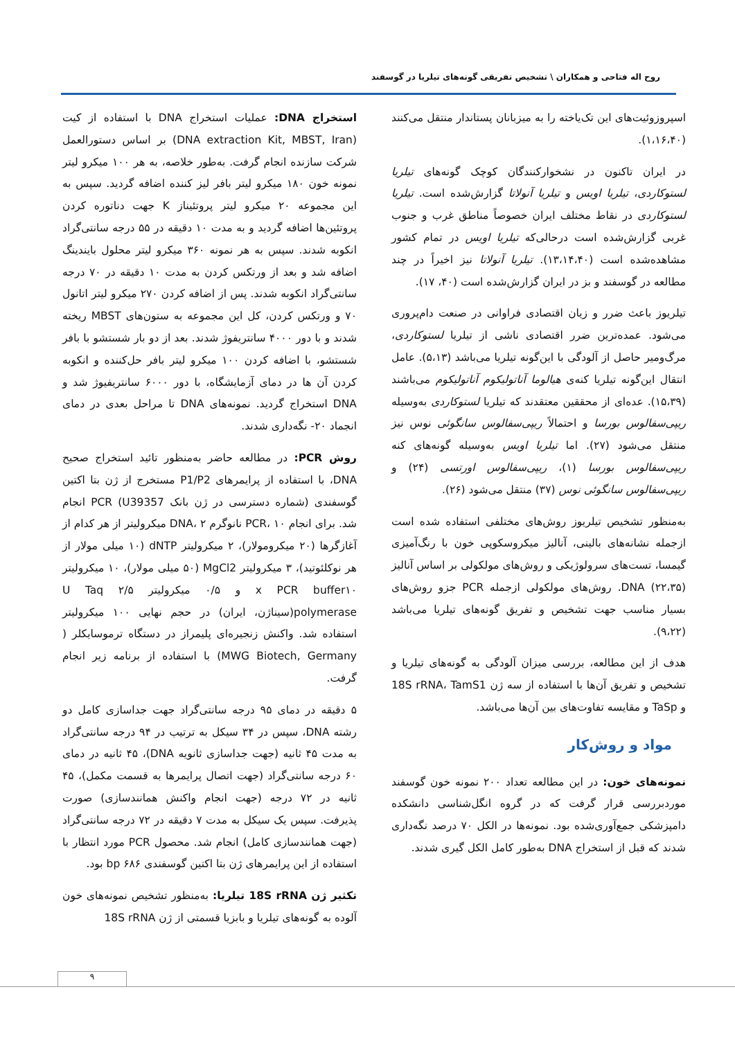روح اله فتاحی و همکاران \ تشخیص تفریقی گونه‌های تیلریا در گوسفند
اسپروزوئیت‌های این تک‌یاخته را به میزبانان پستاندار منتقل می‌کنند (۱،۱۶،۴۰).
در ایران تاکنون در نشخوارکنندگان کوچک گونه‌های تیلریا لستوکاردی، تیلریا اویس و تیلریا آنولاتا گزارش‌شده است. تیلریا لستوکاردی در نقاط مختلف ایران خصوصاً مناطق غرب و جنوب غربی گزارش‌شده است درحالی‌که تیلریا اویس در تمام کشور مشاهده‌شده است (۱۳،۱۴،۴۰). تیلریا آنولاتا نیز اخیراً در چند مطالعه در گوسفند و بز در ایران گزارش‌شده است (۴۰، ۱۷).
تیلریوز باعث ضرر و زیان اقتصادی فراوانی در صنعت دام‌پروری می‌شود. عمده‌ترین ضرر اقتصادی ناشی از تیلریا لستوکاردی، مرگ‌ومیر حاصل از آلودگی با این‌گونه تیلریا می‌باشد (۵،۱۳). عامل انتقال این‌گونه تیلریا کنه‌ی هیالوما آناتولیکوم آناتولیکوم می‌باشند (۱۵،۳۹). عده‌ای از محققین معتقدند که تیلریا لستوکاردی به‌وسیله ریپی‌سفالوس بورسا و احتمالاً ریپی‌سفالوس سانگوئی نوس نیز منتقل می‌شود (۲۷). اما تیلریا اویس به‌وسیله گونه‌های کنه ریپی‌سفالوس بورسا (۱)، ریپی‌سفالوس اورتسی (۲۴) و ریپی‌سفالوس سانگوئی نوس (۳۷) منتقل می‌شود (۲۶).
به‌منظور تشخیص تیلریوز روش‌های مختلفی استفاده شده است ازجمله نشانه‌های بالینی، آنالیز میکروسکوپی خون با رنگ‌آمیزی گیمسا، تست‌های سرولوژیکی و روش‌های مولکولی بر اساس آنالیز DNA (۲۲،۳۵). روش‌های مولکولی ازجمله PCR جزو روش‌های بسیار مناسب جهت تشخیص و تفریق گونه‌های تیلریا می‌باشد (۹،۲۲).
هدف از این مطالعه، بررسی میزان آلودگی به گونه‌های تیلریا و تشخیص و تفریق آن‌ها با استفاده از سه ژن 18S rRNA، TamS1 و TaSp و مقایسه تفاوت‌های بین آن‌ها می‌باشد.
مواد و روش‌کار
نمونه‌های خون: در این مطالعه تعداد ۲۰۰ نمونه خون گوسفند موردبررسی قرار گرفت که در گروه انگل‌شناسی دانشکده دامپزشکی جمع‌آوری‌شده بود. نمونه‌ها در الکل ۷۰ درصد نگه‌داری شدند که قبل از استخراج DNA به‌طور کامل الکل گیری شدند.
استخراج DNA: عملیات استخراج DNA با استفاده از کیت (DNA extraction Kit, MBST, Iran) بر اساس دستورالعمل شرکت سازنده انجام گرفت. به‌طور خلاصه، به هر ۱۰۰ میکرو لیتر نمونه خون ۱۸۰ میکرو لیتر بافر لیز کننده اضافه گردید. سپس به این مجموعه ۲۰ میکرو لیتر پروتئیناز K جهت دناتوره کردن پروتئین‌ها اضافه گردید و به مدت ۱۰ دقیقه در ۵۵ درجه سانتی‌گراد انکوبه شدند. سپس به هر نمونه ۳۶۰ میکرو لیتر محلول بایندینگ اضافه شد و بعد از ورتکس کردن به مدت ۱۰ دقیقه در ۷۰ درجه سانتی‌گراد انکوبه شدند. پس از اضافه کردن ۲۷۰ میکرو لیتر اتانول ۷۰ و ورتکس کردن، کل این مجموعه به ستون‌های MBST ریخته شدند و با دور ۴۰۰۰ سانتریفوژ شدند. بعد از دو بار شستشو با بافر شستشو، با اضافه کردن ۱۰۰ میکرو لیتر بافر حل‌کننده و انکوبه کردن آن ها در دمای آزمایشگاه، با دور ۶۰۰۰ سانتریفیوژ شد و DNA استخراج گردید. نمونه‌های DNA تا مراحل بعدی در دمای انجماد ۲۰- نگه‌داری شدند.
روش PCR: در مطالعه حاضر به‌منظور تائید استخراج صحیح DNA، با استفاده از پرایمرهای P1/P2 مستخرج از ژن بتا اکتین گوسفندی (شماره دسترسی در ژن بانک U39357) PCR انجام شد. برای انجام PCR، ۱۰ نانوگرم DNA، ۲ میکرولیتر از هر کدام از آغازگرها (۲۰ میکرومولار)، ۲ میکرولیتر dNTP (۱۰ میلی مولار از هر نوکلئوتید)، ۳ میکرولیتر MgCl2 (۵۰ میلی مولار)، ۱۰ میکرولیتر x PCR buffer۱۰ و ۰/۵ میکرولیتر ۲/۵ U Taq polymerase(سیناژن، ایران) در حجم نهایی ۱۰۰ میکرولیتر استفاده شد. واکنش زنجیره‌ای پلیمراز در دستگاه ترموسایکلر ( MWG Biotech, Germany) با استفاده از برنامه زیر انجام گرفت.
۵ دقیقه در دمای ۹۵ درجه سانتی‌گراد جهت جداسازی کامل دو رشته DNA، سپس در ۳۴ سیکل به ترتیب در ۹۴ درجه سانتی‌گراد به مدت ۴۵ ثانیه (جهت جداسازی ثانویه DNA)، ۴۵ ثانیه در دمای ۶۰ درجه سانتی‌گراد (جهت اتصال پرایمرها به قسمت مکمل)، ۴۵ ثانیه در ۷۲ درجه (جهت انجام واکنش همانندسازی) صورت پذیرفت. سپس یک سیکل به مدت ۷ دقیقه در ۷۲ درجه سانتی‌گراد (جهت همانندسازی کامل) انجام شد. محصول PCR مورد انتظار با استفاده از این پرایمرهای ژن بتا اکتین گوسفندی bp ۶۸۶ بود.
تکثیر ژن 18S rRNA تیلریا: به‌منظور تشخیص نمونه‌های خون آلوده به گونه‌های تیلریا و بابزیا قسمتی از ژن 18S rRNA
۹